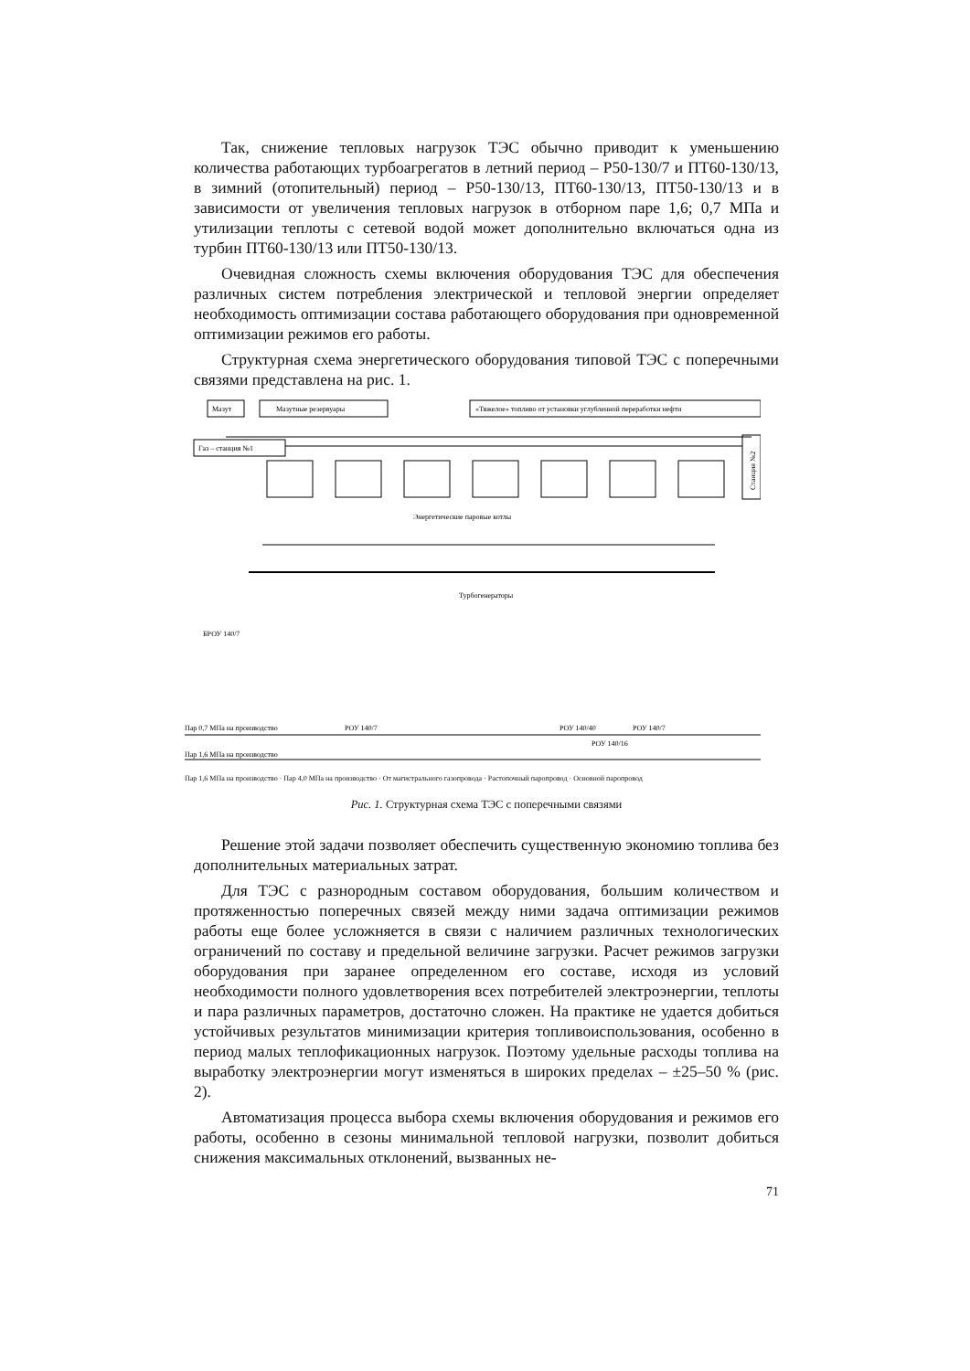Так, снижение тепловых нагрузок ТЭС обычно приводит к уменьшению количества работающих турбоагрегатов в летний период – Р50-130/7 и ПТ60-130/13, в зимний (отопительный) период – Р50-130/13, ПТ60-130/13, ПТ50-130/13 и в зависимости от увеличения тепловых нагрузок в отборном паре 1,6; 0,7 МПа и утилизации теплоты с сетевой водой может дополнительно включаться одна из турбин ПТ60-130/13 или ПТ50-130/13.
Очевидная сложность схемы включения оборудования ТЭС для обеспечения различных систем потребления электрической и тепловой энергии определяет необходимость оптимизации состава работающего оборудования при одновременной оптимизации режимов его работы.
Структурная схема энергетического оборудования типовой ТЭС с поперечными связями представлена на рис. 1.
Мазут
Мазутные резервуары
«Тяжелое» топливо от установки углубленной переработки нефти
Газ – станция №1
Станция №2
Энергетические паровые котлы
Турбогенераторы
БРОУ 140/7
Пар 0,7 МПа на производство
РОУ 140/7
РОУ 140/40
РОУ 140/7
РОУ 140/16
Пар 1,6 МПа на производство
Пар 1,6 МПа на производство · Пар 4,0 МПа на производство · От магистрального газопровода · Растопочный паропровод · Основной паропровод
Рис. 1. Структурная схема ТЭС с поперечными связями
Решение этой задачи позволяет обеспечить существенную экономию топлива без дополнительных материальных затрат.
Для ТЭС с разнородным составом оборудования, большим количеством и протяженностью поперечных связей между ними задача оптимизации режимов работы еще более усложняется в связи с наличием различных технологических ограничений по составу и предельной величине загрузки. Расчет режимов загрузки оборудования при заранее определенном его составе, исходя из условий необходимости полного удовлетворения всех потребителей электроэнергии, теплоты и пара различных параметров, достаточно сложен. На практике не удается добиться устойчивых результатов минимизации критерия топливоиспользования, особенно в период малых теплофикационных нагрузок. Поэтому удельные расходы топлива на выработку электроэнергии могут изменяться в широких пределах – ±25–50 % (рис. 2).
Автоматизация процесса выбора схемы включения оборудования и режимов его работы, особенно в сезоны минимальной тепловой нагрузки, позволит добиться снижения максимальных отклонений, вызванных не-
71